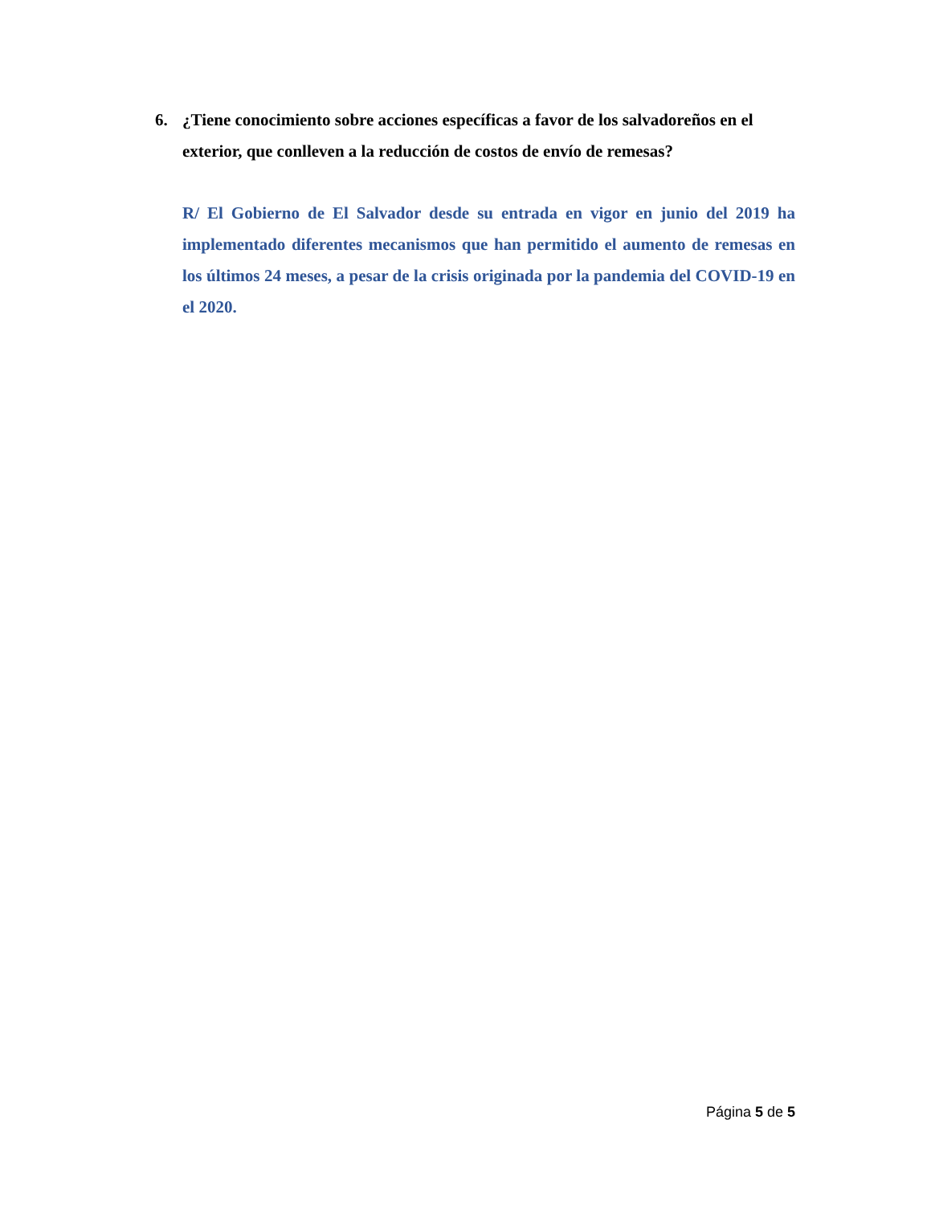6. ¿Tiene conocimiento sobre acciones específicas a favor de los salvadoreños en el exterior, que conlleven a la reducción de costos de envío de remesas?
R/ El Gobierno de El Salvador desde su entrada en vigor en junio del 2019 ha implementado diferentes mecanismos que han permitido el aumento de remesas en los últimos 24 meses, a pesar de la crisis originada por la pandemia del COVID-19 en el 2020.
Página 5 de 5